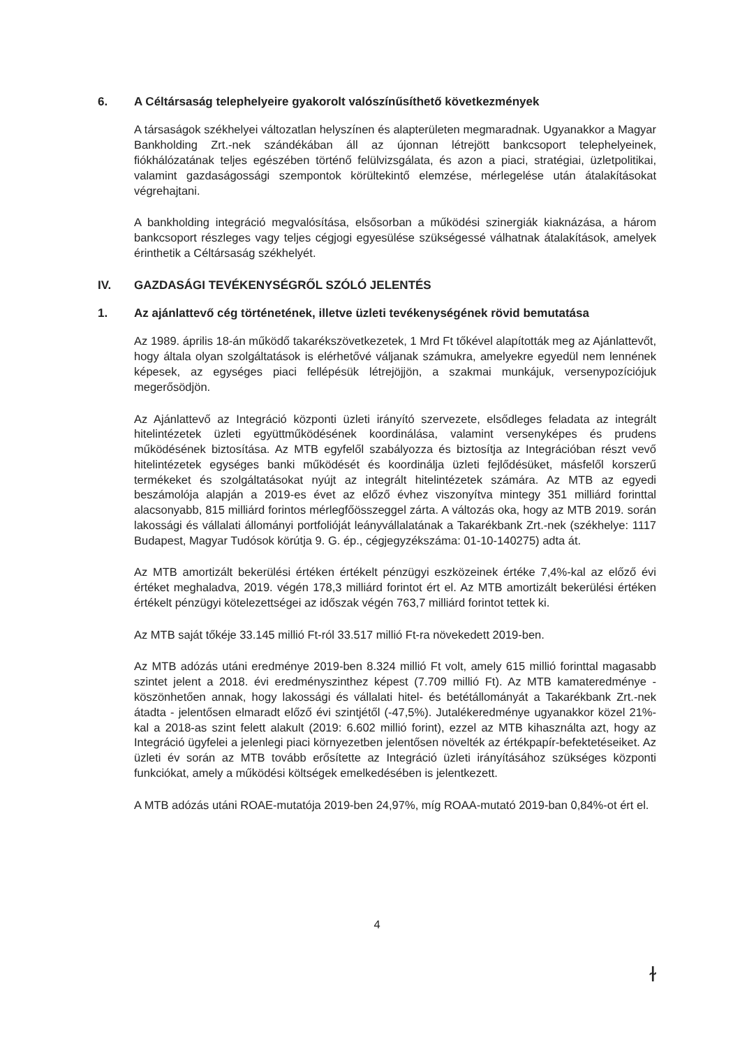6. A Céltársaság telephelyeire gyakorolt valószínűsíthető következmények
A társaságok székhelyei változatlan helyszínen és alapterületen megmaradnak. Ugyanakkor a Magyar Bankholding Zrt.-nek szándékában áll az újonnan létrejött bankcsoport telephelyeinek, fiókhálózatának teljes egészében történő felülvizsgálata, és azon a piaci, stratégiai, üzletpolitikai, valamint gazdaságossági szempontok körültekintő elemzése, mérlegelése után átalakításokat végrehajtani.
A bankholding integráció megvalósítása, elsősorban a működési szinergiák kiaknázása, a három bankcsoport részleges vagy teljes cégjogi egyesülése szükségessé válhatnak átalakítások, amelyek érinthetik a Céltársaság székhelyét.
IV. GAZDASÁGI TEVÉKENYSÉGRŐL SZÓLÓ JELENTÉS
1. Az ajánlattevő cég történetének, illetve üzleti tevékenységének rövid bemutatása
Az 1989. április 18-án működő takarékszövetkezetek, 1 Mrd Ft tőkével alapították meg az Ajánlattevőt, hogy általa olyan szolgáltatások is elérhetővé váljanak számukra, amelyekre egyedül nem lennének képesek, az egységes piaci fellépésük létrejöjjön, a szakmai munkájuk, versenypozíciójuk megerősödjön.
Az Ajánlattevő az Integráció központi üzleti irányító szervezete, elsődleges feladata az integrált hitelintézetek üzleti együttműködésének koordinálása, valamint versenyképes és prudens működésének biztosítása. Az MTB egyfelől szabályozza és biztosítja az Integrációban részt vevő hitelintézetek egységes banki működését és koordinálja üzleti fejlődésüket, másfelől korszerű termékeket és szolgáltatásokat nyújt az integrált hitelintézetek számára. Az MTB az egyedi beszámolója alapján a 2019-es évet az előző évhez viszonyítva mintegy 351 milliárd forinttal alacsonyabb, 815 milliárd forintos mérlegfőösszeggel zárta. A változás oka, hogy az MTB 2019. során lakossági és vállalati állományi portfolióját leányvállalatának a Takarékbank Zrt.-nek (székhelye: 1117 Budapest, Magyar Tudósok körútja 9. G. ép., cégjegyzékszáma: 01-10-140275) adta át.
Az MTB amortizált bekerülési értéken értékelt pénzügyi eszközeinek értéke 7,4%-kal az előző évi értéket meghaladva, 2019. végén 178,3 milliárd forintot ért el. Az MTB amortizált bekerülési értéken értékelt pénzügyi kötelezettségei az időszak végén 763,7 milliárd forintot tettek ki.
Az MTB saját tőkéje 33.145 millió Ft-ról 33.517 millió Ft-ra növekedett 2019-ben.
Az MTB adózás utáni eredménye 2019-ben 8.324 millió Ft volt, amely 615 millió forinttal magasabb szintet jelent a 2018. évi eredményszinthez képest (7.709 millió Ft). Az MTB kamateredménye - köszönhetően annak, hogy lakossági és vállalati hitel- és betétállományát a Takarékbank Zrt.-nek átadta - jelentősen elmaradt előző évi szintjétől (-47,5%). Jutalékeredménye ugyanakkor közel 21%-kal a 2018-as szint felett alakult (2019: 6.602 millió forint), ezzel az MTB kihasználta azt, hogy az Integráció ügyfelei a jelenlegi piaci környezetben jelentősen növelték az értékpapír-befektetéseiket. Az üzleti év során az MTB tovább erősítette az Integráció üzleti irányításához szükséges központi funkciókat, amely a működési költségek emelkedésében is jelentkezett.
A MTB adózás utáni ROAE-mutatója 2019-ben 24,97%, míg ROAA-mutató 2019-ban 0,84%-ot ért el.
4
ɫ